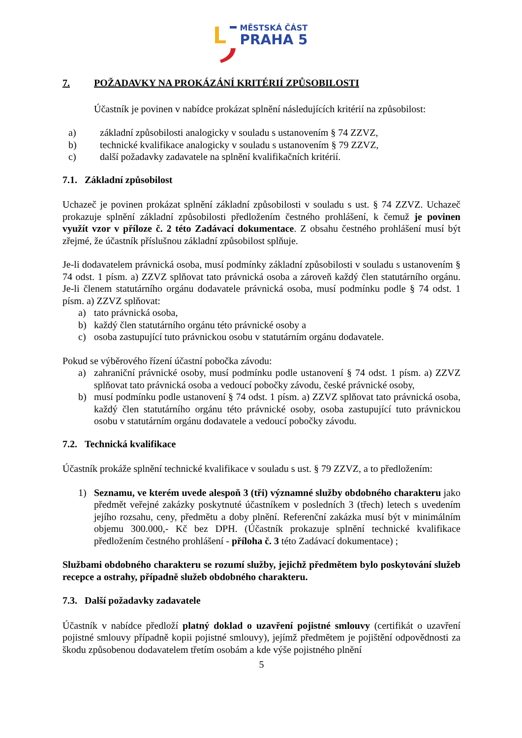MĚSTSKÁ ČÁST
PRAHA 5
7. POŽADAVKY NA PROKÁZÁNÍ KRITÉRIÍ ZPŮSOBILOSTI
Účastník je povinen v nabídce prokázat splnění následujících kritérií na způsobilost:
a) základní způsobilosti analogicky v souladu s ustanovením § 74 ZZVZ,
b) technické kvalifikace analogicky v souladu s ustanovením § 79 ZZVZ,
c) další požadavky zadavatele na splnění kvalifikačních kritérií.
7.1. Základní způsobilost
Uchazeč je povinen prokázat splnění základní způsobilosti v souladu s ust. § 74 ZZVZ. Uchazeč prokazuje splnění základní způsobilosti předložením čestného prohlášení, k čemuž je povinen využít vzor v příloze č. 2 této Zadávací dokumentace. Z obsahu čestného prohlášení musí být zřejmé, že účastník příslušnou základní způsobilost splňuje.
Je-li dodavatelem právnická osoba, musí podmínky základní způsobilosti v souladu s ustanovením § 74 odst. 1 písm. a) ZZVZ splňovat tato právnická osoba a zároveň každý člen statutárního orgánu. Je-li členem statutárního orgánu dodavatele právnická osoba, musí podmínku podle § 74 odst. 1 písm. a) ZZVZ splňovat:
a) tato právnická osoba,
b) každý člen statutárního orgánu této právnické osoby a
c) osoba zastupující tuto právnickou osobu v statutárním orgánu dodavatele.
Pokud se výběrového řízení účastní pobočka závodu:
a) zahraniční právnické osoby, musí podmínku podle ustanovení § 74 odst. 1 písm. a) ZZVZ splňovat tato právnická osoba a vedoucí pobočky závodu, české právnické osoby,
b) musí podmínku podle ustanovení § 74 odst. 1 písm. a) ZZVZ splňovat tato právnická osoba, každý člen statutárního orgánu této právnické osoby, osoba zastupující tuto právnickou osobu v statutárním orgánu dodavatele a vedoucí pobočky závodu.
7.2. Technická kvalifikace
Účastník prokáže splnění technické kvalifikace v souladu s ust. § 79 ZZVZ, a to předložením:
1) Seznamu, ve kterém uvede alespoň 3 (tři) významné služby obdobného charakteru jako předmět veřejné zakázky poskytnuté účastníkem v posledních 3 (třech) letech s uvedením jejího rozsahu, ceny, předmětu a doby plnění. Referenční zakázka musí být v minimálním objemu 300.000,- Kč bez DPH. (Účastník prokazuje splnění technické kvalifikace předložením čestného prohlášení - příloha č. 3 této Zadávací dokumentace) ;
Službami obdobného charakteru se rozumí služby, jejichž předmětem bylo poskytování služeb recepce a ostrahy, případně služeb obdobného charakteru.
7.3. Další požadavky zadavatele
Účastník v nabídce předloží platný doklad o uzavření pojistné smlouvy (certifikát o uzavření pojistné smlouvy případně kopii pojistné smlouvy), jejímž předmětem je pojištění odpovědnosti za škodu způsobenou dodavatelem třetím osobám a kde výše pojistného plnění
5